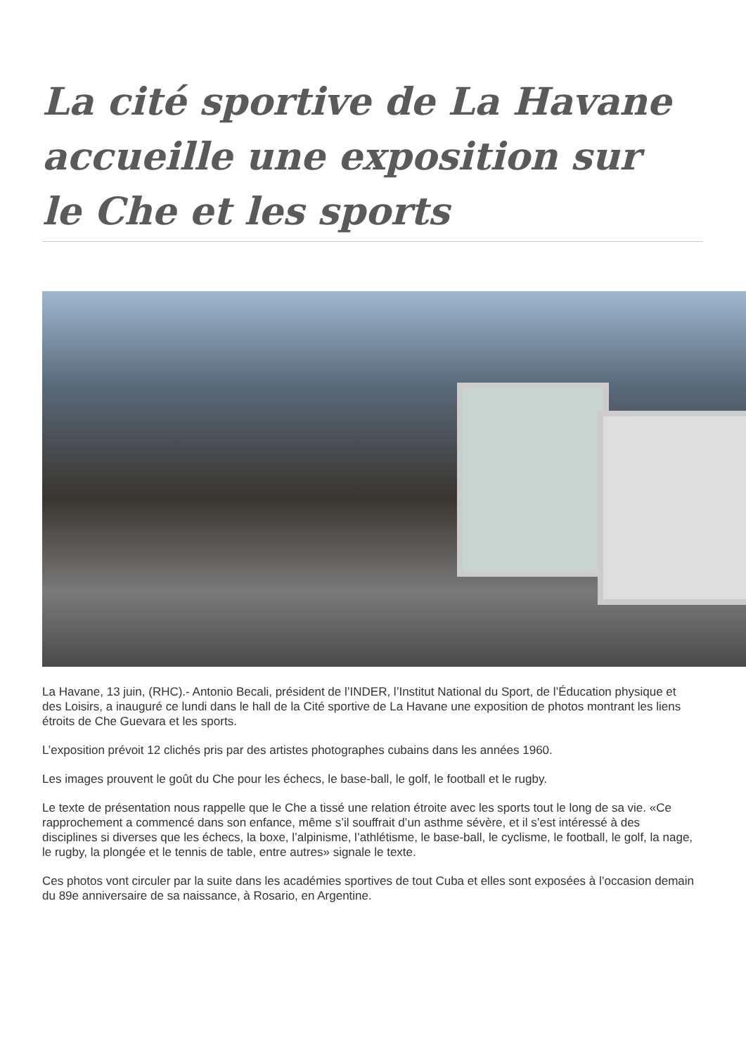La cité sportive de La Havane accueille une exposition sur le Che et les sports
La Havane, 13 juin, (RHC).- Antonio Becali, président de l’INDER, l’Institut National du Sport, de l’Éducation physique et des Loisirs, a inauguré ce lundi dans le hall de la Cité sportive de La Havane une exposition de photos montrant les liens étroits de Che Guevara et les sports.
L’exposition prévoit 12 clichés pris par des artistes photographes cubains dans les années 1960.
Les images prouvent le goût du Che pour les échecs, le base-ball, le golf, le football et le rugby.
Le texte de présentation nous rappelle que le Che a tissé une relation étroite avec les sports tout le long de sa vie. «Ce rapprochement a commencé dans son enfance, même s’il souffrait d’un asthme sévère, et il s’est intéressé à des disciplines si diverses que les échecs, la boxe, l’alpinisme, l’athlétisme, le base-ball, le cyclisme, le football, le golf, la nage, le rugby, la plongée et le tennis de table, entre autres» signale le texte.
Ces photos vont circuler par la suite dans les académies sportives de tout Cuba et elles sont exposées à l’occasion demain du 89e anniversaire de sa naissance, à Rosario, en Argentine.